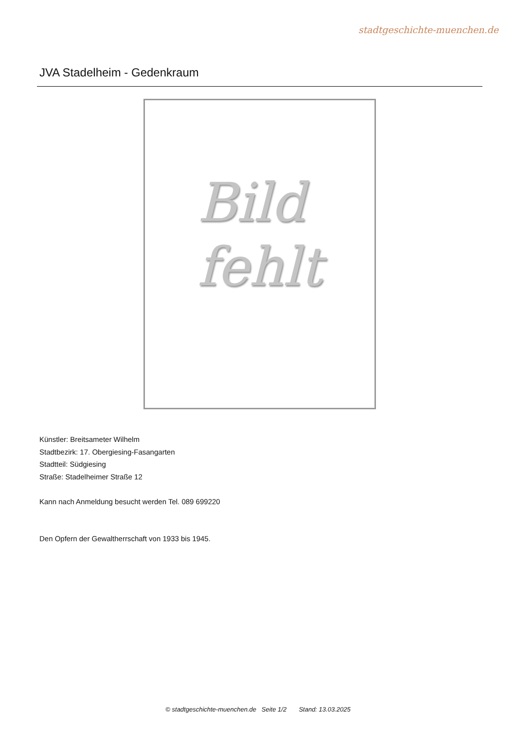stadtgeschichte-muenchen.de
JVA Stadelheim - Gedenkraum
Bild
fehlt
Künstler: Breitsameter Wilhelm
Stadtbezirk: 17. Obergiesing-Fasangarten
Stadtteil: Südgiesing
Straße: Stadelheimer Straße 12
Kann nach Anmeldung besucht werden Tel. 089 699220
Den Opfern der Gewaltherrschaft von 1933 bis 1945.
© stadtgeschichte-muenchen.de Seite 1/2 Stand: 13.03.2025